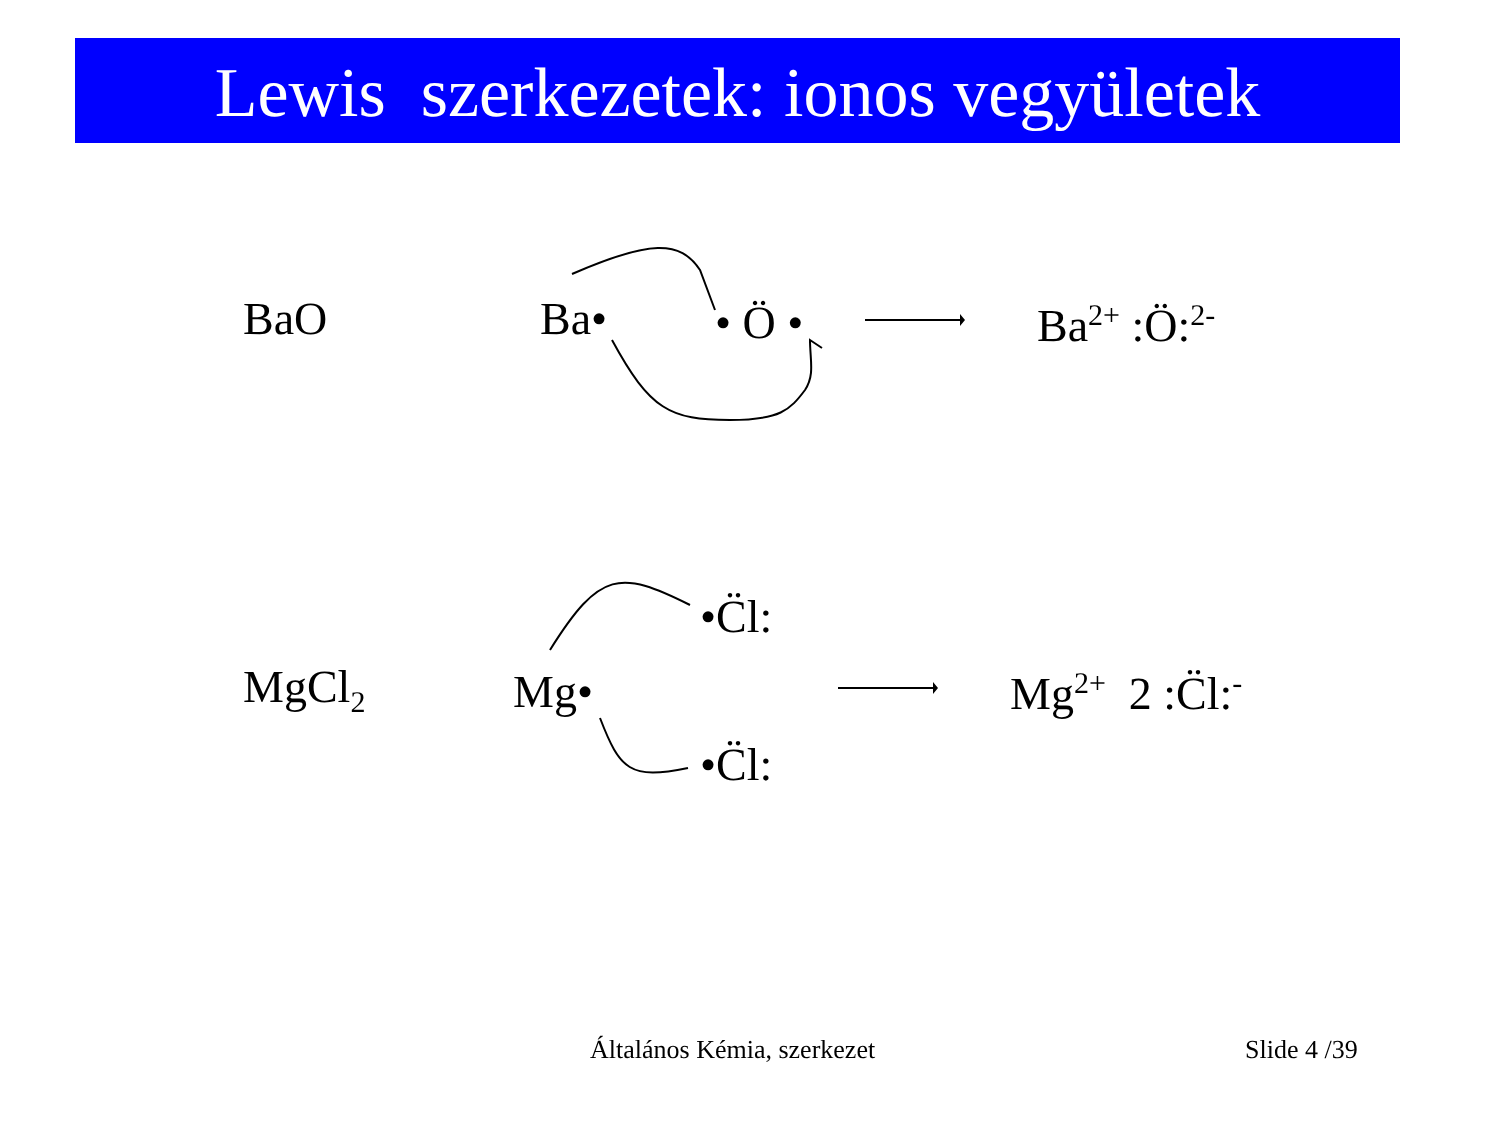Lewis szerkezetek: ionos vegyületek
BaO Ba• • Ö • Ba2+ :Ö:2-
MgCl<sub>2</sub> Mg•
•C̈l:
•C̈l:
Mg2+ 2 :C̈l:-
Általános Kémia, szerkezet Slide 4 /39